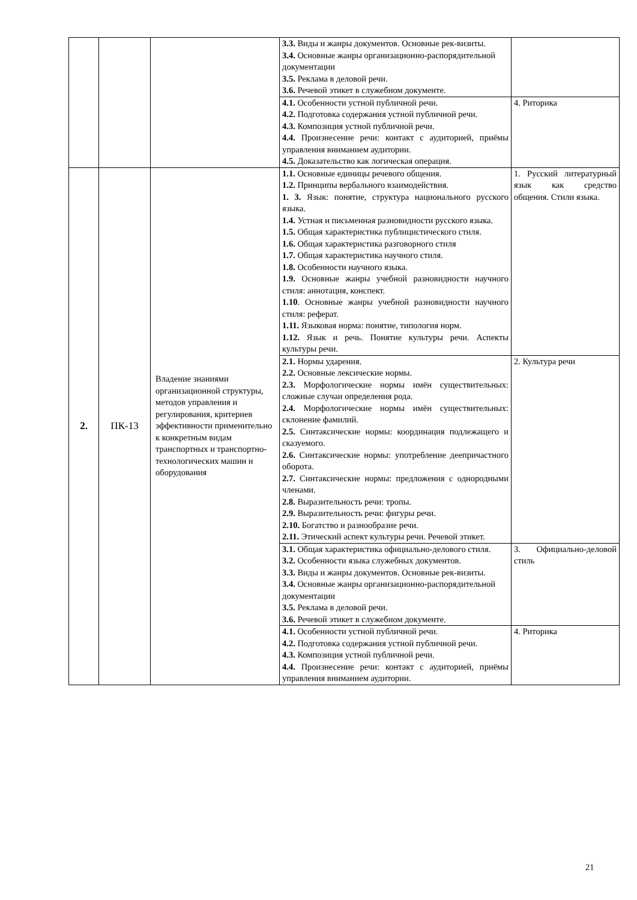| | | | 3.3. Виды и жанры документов. Основные рек-визиты. 3.4. Основные жанры организационно-распорядительной документации 3.5. Реклама в деловой речи. 3.6. Речевой этикет в служебном документе. | |
| | | | 4.1. Особенности устной публичной речи. 4.2. Подготовка содержания устной публичной речи. 4.3. Композиция устной публичной речи. 4.4. Произнесение речи: контакт с аудиторией, приёмы управления вниманием аудитории. 4.5. Доказательство как логическая операция. | 4. Риторика |
| 2. | ПК-13 | Владение знаниями организационной структуры, методов управления и регулирования, критериев эффективности применительно к конкретным видам транспортных и транспортно-технологических машин и оборудования | 1.1. Основные единицы речевого общения. 1.2. Принципы вербального взаимодействия. 1. 3. Язык: понятие, структура национального русского языка. 1.4. Устная и письменная разновидности русского языка. 1.5. Общая характеристика публицистического стиля. 1.6. Общая характеристика разговорного стиля 1.7. Общая характеристика научного стиля. 1.8. Особенности научного языка. 1.9. Основные жанры учебной разновидности научного стиля: аннотация, конспект. 1.10 . Основные жанры учебной разновидности научного стиля: реферат. 1.11. Языковая норма: понятие, типология норм. 1.12. Язык и речь. Понятие культуры речи. Аспекты культуры речи. | 1. Русский литературный язык как средство общения. Стили языка. |
| | | | 2.1. Нормы ударения. 2.2. Основные лексические нормы. 2.3. Морфологические нормы имён существительных: сложные случаи определения рода. 2.4. Морфологические нормы имён существительных: склонение фамилий. 2.5. Синтаксические нормы: координация подлежащего и сказуемого. 2.6. Синтаксические нормы: употребление деепричастного оборота. 2.7. Синтаксические нормы: предложения с однородными членами. 2.8. Выразительность речи: тропы. 2.9. Выразительность речи: фигуры речи. 2.10. Богатство и разнообразие речи. 2.11. Этический аспект культуры речи. Речевой этикет. | 2. Культура речи |
| | | | 3.1. Общая характеристика официально-делового стиля. 3.2. Особенности языка служебных документов. 3.3. Виды и жанры документов. Основные рек-визиты. 3.4. Основные жанры организационно-распорядительной документации 3.5. Реклама в деловой речи. 3.6. Речевой этикет в служебном документе. | 3. Официально-деловой стиль |
| | | | 4.1. Особенности устной публичной речи. 4.2. Подготовка содержания устной публичной речи. 4.3. Композиция устной публичной речи. 4.4. Произнесение речи: контакт с аудиторией, приёмы управления вниманием аудитории. | 4. Риторика |
21